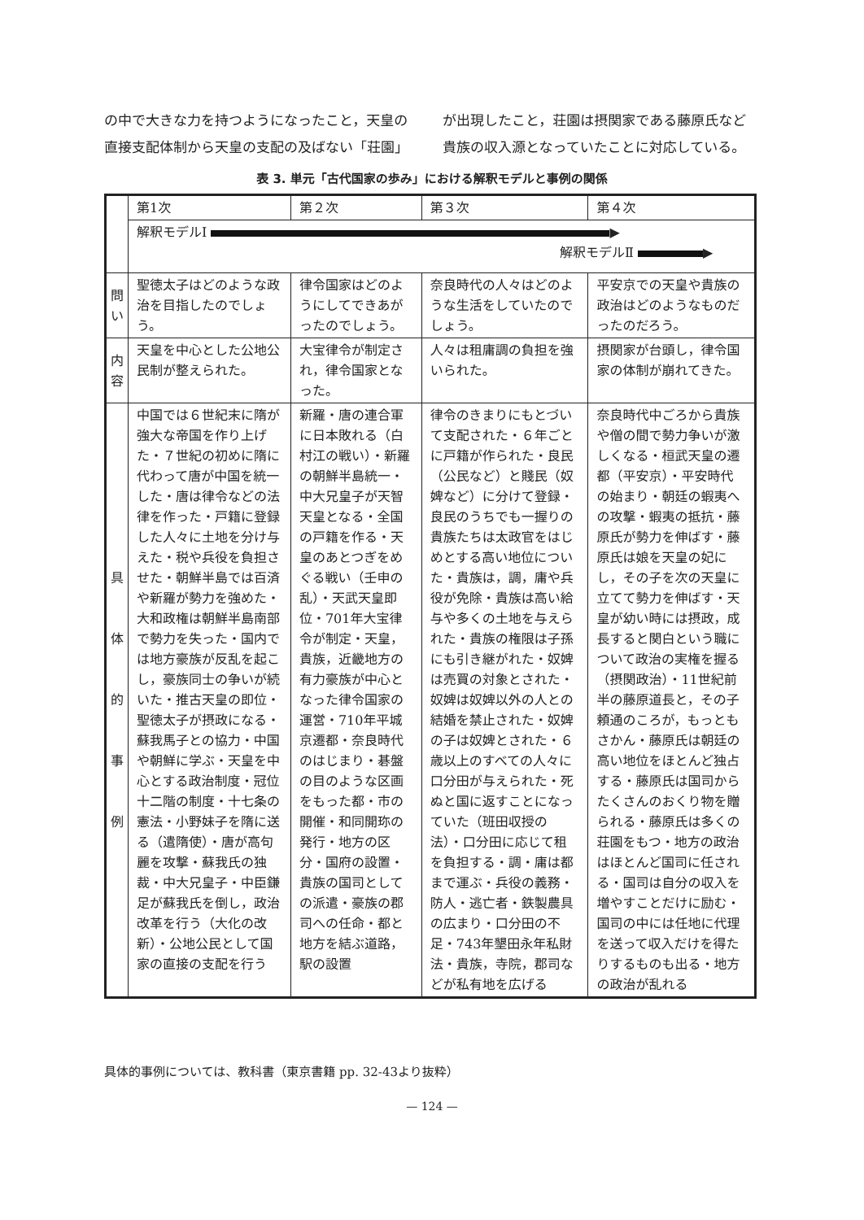の中で大きな力を持つようになったこと，天皇の直接支配体制から天皇の支配の及ばない「荘園」
が出現したこと，荘園は摂関家である藤原氏など貴族の収入源となっていたことに対応している。
表 3. 単元「古代国家の歩み」における解釈モデルと事例の関係
| | 第1次 | 第２次 | 第３次 | 第４次 |
| | 解釈モデルⅠ ▶ 解釈モデルⅡ ▶ | | | |
| 問い | 聖徳太子はどのような政治を目指したのでしょう。 | 律令国家はどのようにしてできあがったのでしょう。 | 奈良時代の人々はどのような生活をしていたのでしょう。 | 平安京での天皇や貴族の政治はどのようなものだったのだろう。 |
| 内容 | 天皇を中心とした公地公民制が整えられた。 | 大宝律令が制定され，律令国家となった。 | 人々は租庸調の負担を強いられた。 | 摂関家が台頭し，律令国家の体制が崩れてきた。 |
| 具 体 的 事 例 | 中国では６世紀末に隋が強大な帝国を作り上げた・７世紀の初めに隋に代わって唐が中国を統一した・唐は律令などの法律を作った・戸籍に登録した人々に土地を分け与えた・税や兵役を負担させた・朝鮮半島では百済や新羅が勢力を強めた・大和政権は朝鮮半島南部で勢力を失った・国内では地方豪族が反乱を起こし，豪族同士の争いが続いた・推古天皇の即位・聖徳太子が摂政になる・蘇我馬子との協力・中国や朝鮮に学ぶ・天皇を中心とする政治制度・冠位十二階の制度・十七条の憲法・小野妹子を隋に送る（遣隋使）・唐が高句麗を攻撃・蘇我氏の独裁・中大兄皇子・中臣鎌足が蘇我氏を倒し，政治改革を行う（大化の改新）・公地公民として国家の直接の支配を行う | 新羅・唐の連合軍に日本敗れる（白村江の戦い）・新羅の朝鮮半島統一・中大兄皇子が天智天皇となる・全国の戸籍を作る・天皇のあとつぎをめぐる戦い（壬申の乱）・天武天皇即位・701年大宝律令が制定・天皇，貴族，近畿地方の有力豪族が中心となった律令国家の運営・710年平城京遷都・奈良時代のはじまり・碁盤の目のような区画をもった都・市の開催・和同開珎の発行・地方の区分・国府の設置・貴族の国司としての派遣・豪族の郡司への任命・都と地方を結ぶ道路，駅の設置 | 律令のきまりにもとづいて支配された・６年ごとに戸籍が作られた・良民（公民など）と賤民（奴婢など）に分けて登録・良民のうちでも一握りの貴族たちは太政官をはじめとする高い地位についた・貴族は，調，庸や兵役が免除・貴族は高い給与や多くの土地を与えられた・貴族の権限は子孫にも引き継がれた・奴婢は売買の対象とされた・奴婢は奴婢以外の人との結婚を禁止された・奴婢の子は奴婢とされた・６歳以上のすべての人々に口分田が与えられた・死ぬと国に返すことになっていた（班田収授の法）・口分田に応じて租を負担する・調・庸は都まで運ぶ・兵役の義務・防人・逃亡者・鉄製農具の広まり・口分田の不足・743年墾田永年私財法・貴族，寺院，郡司などが私有地を広げる | 奈良時代中ごろから貴族や僧の間で勢力争いが激しくなる・桓武天皇の遷都（平安京）・平安時代の始まり・朝廷の蝦夷への攻撃・蝦夷の抵抗・藤原氏が勢力を伸ばす・藤原氏は娘を天皇の妃にし，その子を次の天皇に立てて勢力を伸ばす・天皇が幼い時には摂政，成長すると関白という職について政治の実権を握る（摂関政治）・11世紀前半の藤原道長と，その子頼通のころが，もっともさかん・藤原氏は朝廷の高い地位をほとんど独占する・藤原氏は国司からたくさんのおくり物を贈られる・藤原氏は多くの荘園をもつ・地方の政治はほとんど国司に任される・国司は自分の収入を増やすことだけに励む・国司の中には任地に代理を送って収入だけを得たりするものも出る・地方の政治が乱れる |
具体的事例については、教科書（東京書籍 pp. 32-43より抜粋）
— 124 —